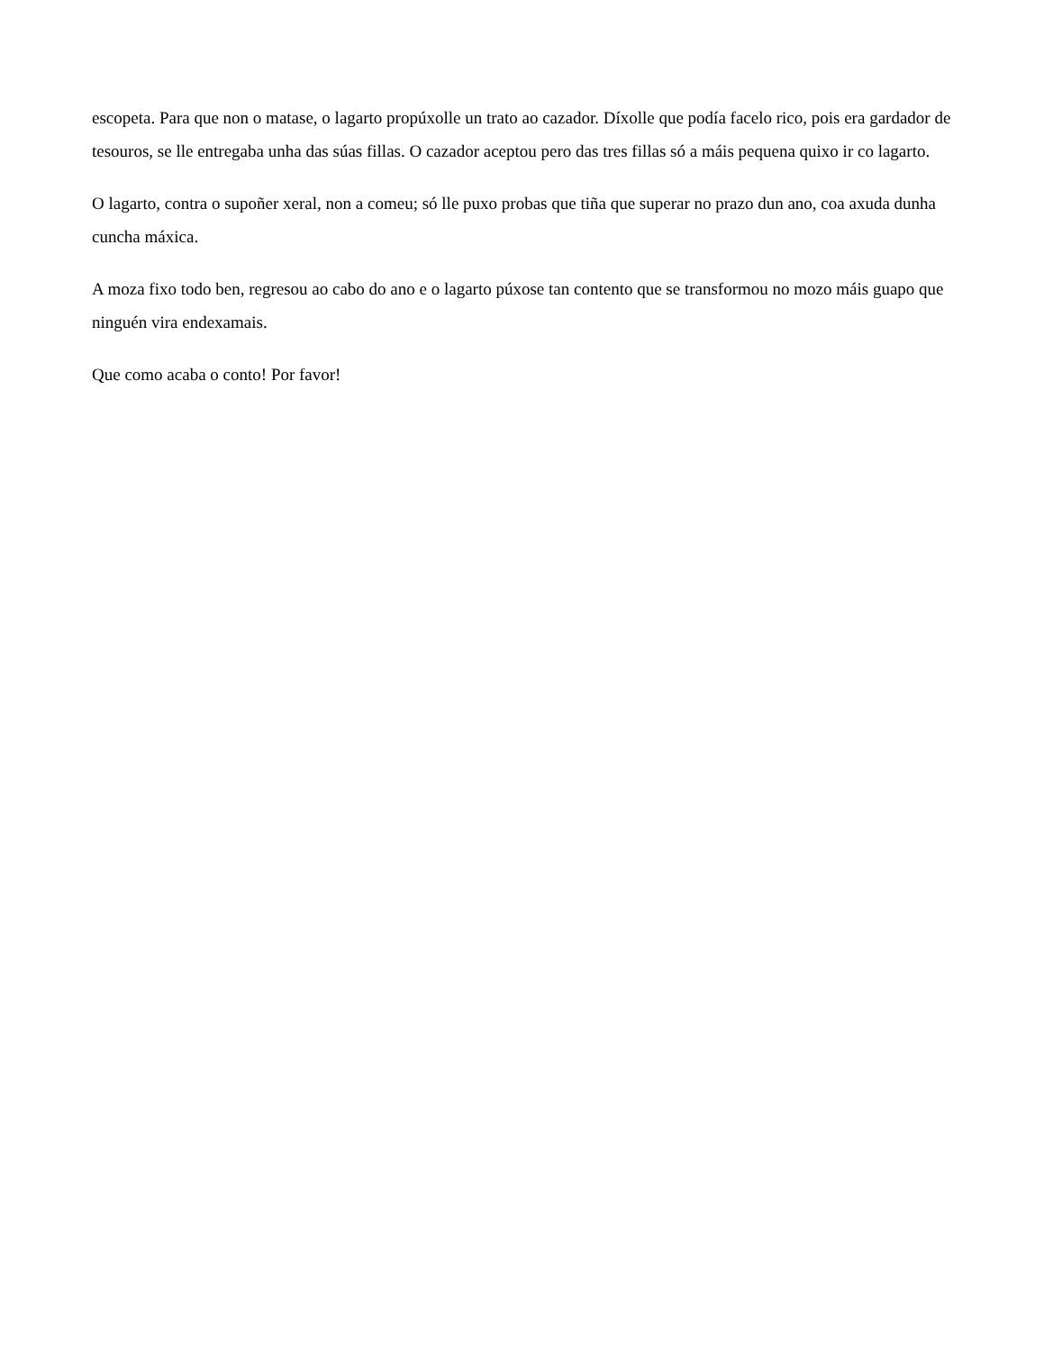escopeta. Para que non o matase, o lagarto propúxolle un trato ao cazador. Díxolle que podía facelo rico, pois era gardador de tesouros, se lle entregaba unha das súas fillas. O cazador aceptou pero das tres fillas só a máis pequena quixo ir co lagarto.
O lagarto, contra o supoñer xeral, non a comeu; só lle puxo probas que tiña que superar no prazo dun ano, coa axuda dunha cuncha máxica.
A moza fixo todo ben, regresou ao cabo do ano e o lagarto púxose tan contento que se transformou no mozo máis guapo que ninguén vira endexamais.
Que como acaba o conto! Por favor!